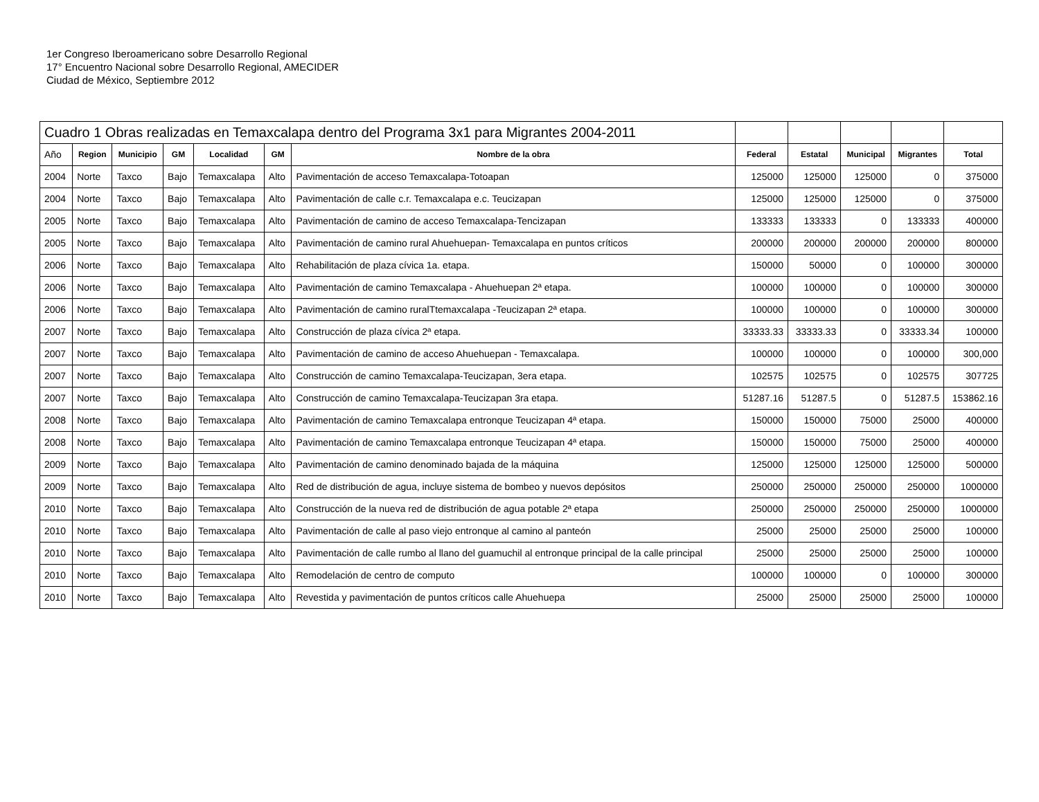1er Congreso Iberoamericano sobre Desarrollo Regional
17° Encuentro Nacional sobre Desarrollo Regional, AMECIDER
Ciudad de México, Septiembre 2012
| Cuadro 1 Obras realizadas en Temaxcalapa dentro del Programa 3x1 para Migrantes 2004-2011 | | | | | | | | | | | |
| Año | Region | Municipio | GM | Localidad | GM | Nombre de la obra | Federal | Estatal | Municipal | Migrantes | Total |
| 2004 | Norte | Taxco | Bajo | Temaxcalapa | Alto | Pavimentación de acceso Temaxcalapa-Totoapan | 125000 | 125000 | 125000 | 0 | 375000 |
| 2004 | Norte | Taxco | Bajo | Temaxcalapa | Alto | Pavimentación de calle c.r. Temaxcalapa e.c. Teucizapan | 125000 | 125000 | 125000 | 0 | 375000 |
| 2005 | Norte | Taxco | Bajo | Temaxcalapa | Alto | Pavimentación de camino de acceso Temaxcalapa-Tencizapan | 133333 | 133333 | 0 | 133333 | 400000 |
| 2005 | Norte | Taxco | Bajo | Temaxcalapa | Alto | Pavimentación de camino rural Ahuehuepan- Temaxcalapa en puntos críticos | 200000 | 200000 | 200000 | 200000 | 800000 |
| 2006 | Norte | Taxco | Bajo | Temaxcalapa | Alto | Rehabilitación de plaza cívica 1a. etapa. | 150000 | 50000 | 0 | 100000 | 300000 |
| 2006 | Norte | Taxco | Bajo | Temaxcalapa | Alto | Pavimentación de camino Temaxcalapa - Ahuehuepan 2ª etapa. | 100000 | 100000 | 0 | 100000 | 300000 |
| 2006 | Norte | Taxco | Bajo | Temaxcalapa | Alto | Pavimentación de camino ruralTtemaxcalapa -Teucizapan 2ª etapa. | 100000 | 100000 | 0 | 100000 | 300000 |
| 2007 | Norte | Taxco | Bajo | Temaxcalapa | Alto | Construcción de plaza cívica 2ª etapa. | 33333.33 | 33333.33 | 0 | 33333.34 | 100000 |
| 2007 | Norte | Taxco | Bajo | Temaxcalapa | Alto | Pavimentación de camino de acceso Ahuehuepan - Temaxcalapa. | 100000 | 100000 | 0 | 100000 | 300,000 |
| 2007 | Norte | Taxco | Bajo | Temaxcalapa | Alto | Construcción de camino Temaxcalapa-Teucizapan, 3era etapa. | 102575 | 102575 | 0 | 102575 | 307725 |
| 2007 | Norte | Taxco | Bajo | Temaxcalapa | Alto | Construcción de camino Temaxcalapa-Teucizapan 3ra etapa. | 51287.16 | 51287.5 | 0 | 51287.5 | 153862.16 |
| 2008 | Norte | Taxco | Bajo | Temaxcalapa | Alto | Pavimentación de camino Temaxcalapa entronque Teucizapan 4ª etapa. | 150000 | 150000 | 75000 | 25000 | 400000 |
| 2008 | Norte | Taxco | Bajo | Temaxcalapa | Alto | Pavimentación de camino Temaxcalapa entronque Teucizapan 4ª etapa. | 150000 | 150000 | 75000 | 25000 | 400000 |
| 2009 | Norte | Taxco | Bajo | Temaxcalapa | Alto | Pavimentación de camino denominado bajada de la máquina | 125000 | 125000 | 125000 | 125000 | 500000 |
| 2009 | Norte | Taxco | Bajo | Temaxcalapa | Alto | Red de distribución de agua, incluye sistema de bombeo y nuevos depósitos | 250000 | 250000 | 250000 | 250000 | 1000000 |
| 2010 | Norte | Taxco | Bajo | Temaxcalapa | Alto | Construcción de la nueva red de distribución de agua potable 2ª etapa | 250000 | 250000 | 250000 | 250000 | 1000000 |
| 2010 | Norte | Taxco | Bajo | Temaxcalapa | Alto | Pavimentación de calle al paso viejo entronque al camino al panteón | 25000 | 25000 | 25000 | 25000 | 100000 |
| 2010 | Norte | Taxco | Bajo | Temaxcalapa | Alto | Pavimentación de calle rumbo al llano del guamuchil al entronque principal de la calle principal | 25000 | 25000 | 25000 | 25000 | 100000 |
| 2010 | Norte | Taxco | Bajo | Temaxcalapa | Alto | Remodelación de centro de computo | 100000 | 100000 | 0 | 100000 | 300000 |
| 2010 | Norte | Taxco | Bajo | Temaxcalapa | Alto | Revestida y pavimentación de puntos críticos calle Ahuehuepa | 25000 | 25000 | 25000 | 25000 | 100000 |